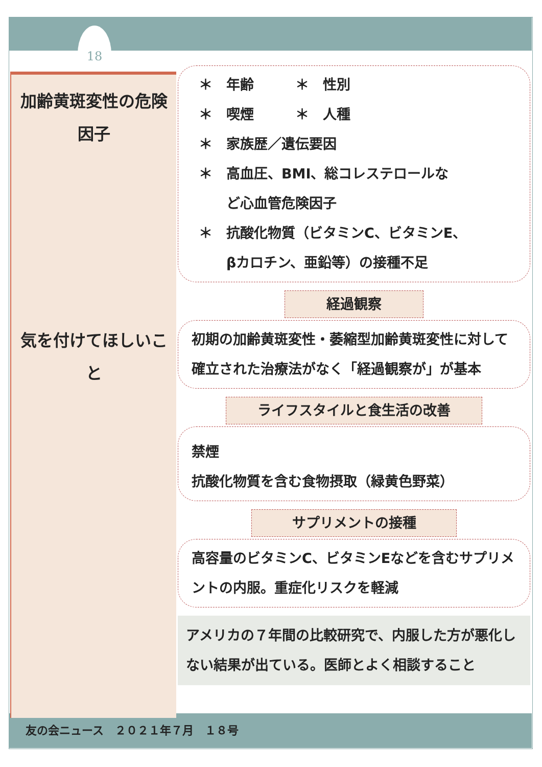18
加齢黄斑変性の危険因子
気を付けてほしいこと
＊　年齢　　　＊　性別
＊　喫煙　　　＊　人種
＊　家族歴／遺伝要因
＊　高血圧、BMI、総コレステロールな
　　ど心血管危険因子
＊　抗酸化物質（ビタミンC、ビタミンE、
　　βカロチン、亜鉛等）の接種不足
経過観察
初期の加齢黄斑変性・萎縮型加齢黄斑変性に対して確立された治療法がなく「経過観察が」が基本
ライフスタイルと食生活の改善
禁煙
抗酸化物質を含む食物摂取（緑黄色野菜）
サプリメントの接種
高容量のビタミンC、ビタミンEなどを含むサプリメントの内服。重症化リスクを軽減
アメリカの７年間の比較研究で、内服した方が悪化しない結果が出ている。医師とよく相談すること
友の会ニュース　２０２１年７月　１８号